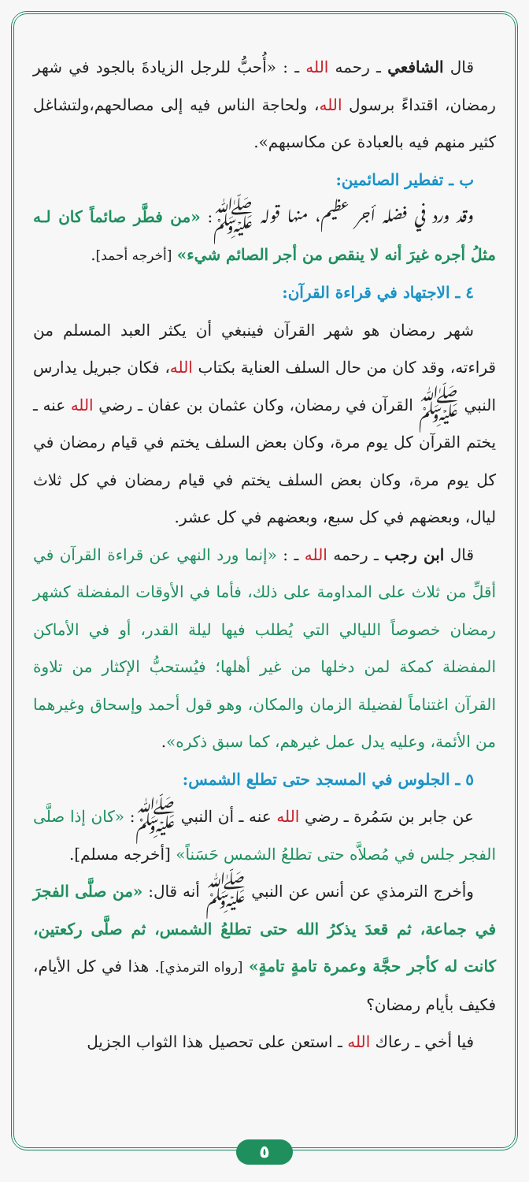قال الشافعي ـ رحمه الله ـ : «أُحبُّ للرجل الزيادةَ بالجود في شهر رمضان، اقتداءً برسول الله، ولحاجة الناس فيه إلى مصالحهم،ولتشاغل كثير منهم فيه بالعبادة عن مكاسبهم».
ب ـ تفطير الصائمين:
وقد ورد في فضله أجر عظيم، منها قوله ﷺ: «من فطَّر صائماً كان لـه مثلُ أجره غيرَ أنه لا ينقص من أجر الصائم شيء» [أخرجه أحمد].
٤ ـ الاجتهاد في قراءة القرآن:
شهر رمضان هو شهر القرآن فينبغي أن يكثر العبد المسلم من قراءته، وقد كان من حال السلف العناية بكتاب الله، فكان جبريل يدارس النبي ﷺ القرآن في رمضان، وكان عثمان بن عفان ـ رضي الله عنه ـ يختم القرآن كل يوم مرة، وكان بعض السلف يختم في قيام رمضان في كل يوم مرة، وكان بعض السلف يختم في قيام رمضان في كل ثلاث ليال، وبعضهم في كل سبع، وبعضهم في كل عشر.
قال ابن رجب ـ رحمه الله ـ : «إنما ورد النهي عن قراءة القرآن في أقلِّ من ثلاث على المداومة على ذلك، فأما في الأوقات المفضلة كشهر رمضان خصوصاً الليالي التي يُطلب فيها ليلة القدر، أو في الأماكن المفضلة كمكة لمن دخلها من غير أهلها؛ فيُستحبُّ الإكثار من تلاوة القرآن اغتناماً لفضيلة الزمان والمكان، وهو قول أحمد وإسحاق وغيرهما من الأئمة، وعليه يدل عمل غيرهم، كما سبق ذكره».
٥ ـ الجلوس في المسجد حتى تطلع الشمس:
عن جابر بن سَمُرة ـ رضي الله عنه ـ أن النبي ﷺ: «كان إذا صلَّى الفجر جلس في مُصلاَّه حتى تطلعُ الشمس حَسَناً» [أخرجه مسلم].
وأخرج الترمذي عن أنس عن النبي ﷺ أنه قال: «من صلَّى الفجرَ في جماعة، ثم قعدَ يذكرُ الله حتى تطلعُ الشمس، ثم صلَّى ركعتين، كانت له كأجر حجَّة وعمرة تامةٍ تامةٍ» [رواه الترمذي]. هذا في كل الأيام، فكيف بأيام رمضان؟
فيا أخي ـ رعاك الله ـ استعن على تحصيل هذا الثواب الجزيل
٥